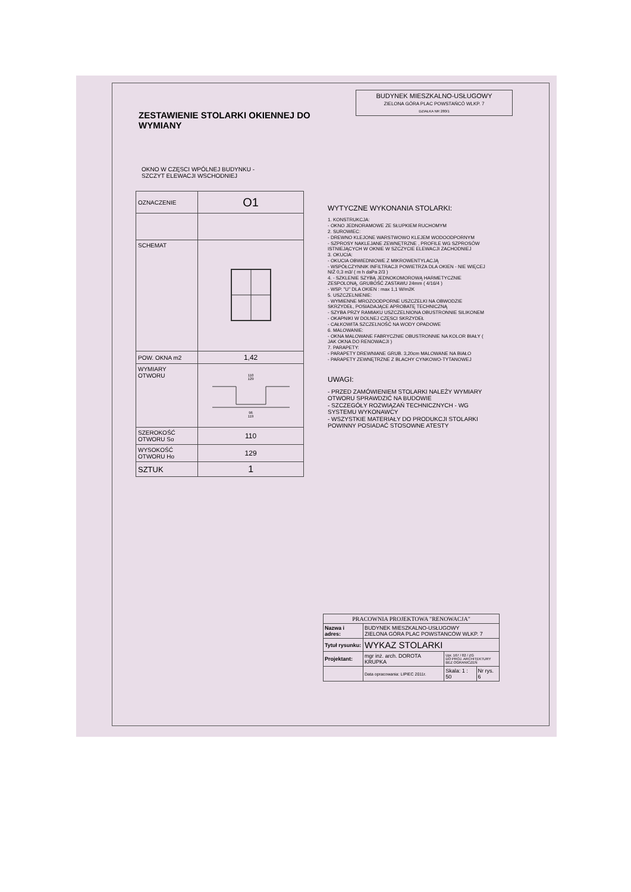BUDYNEK MIESZKALNO-USŁUGOWY
ZIELONA GÓRA PLAC POWSTAŃCÓ WLKP. 7
DZIAŁKA NR 280/1
ZESTAWIENIE STOLARKI OKIENNEJ DO WYMIANY
OKNO W CZĘSCI WPÓLNEJ BUDYNKU -
SZCZYT ELEWACJI WSCHODNIEJ
| OZNACZENIE | O1 |
| SCHEMAT | |
| POW. OKNA m2 | 1,42 |
| WYMIARY OTWORU | 110 129 96 119 |
| SZEROKOŚĆ OTWORU So | 110 |
| WYSOKOŚĆ OTWORU Ho | 129 |
| SZTUK | 1 |
WYTYCZNE WYKONANIA STOLARKI:
1. KONSTRUKCJA:
- OKNO JEDNORAMOWE ZE SŁUPKIEM RUCHOMYM
2. SUROWIEC:
- DREWNO KLEJONE WARSTWOWO KLEJEM WODOODPORNYM
- SZPROSY NAKLEJANE ZEWNĘTRZNE , PROFILE WG SZPROSÓW ISTNIEJĄCYCH W OKNIE W SZCZYCIE ELEWACJI ZACHODNIEJ
3. OKUCIA:
- OKUCIA OBWIEDNIOWE Z MIKROWENTYLACJĄ
- WSPÓŁCZYNNIK INFILTRACJI POWIETRZA DLA OKIEN - NIE WIĘCEJ NIŻ 0,3 m3/ ( m h daPa 2/3 )
4. - SZKLENIE SZYBĄ JEDNOKOMOROWĄ HARMETYCZNIE ZESPOLONĄ, GRUBOŚĆ ZASTAWU 24mm ( 4/16/4 )
- WSP. "U" DLA OKIEN : max 1,1 W/m2K
5. USZCZELNIENIE:
- WYMIENNE MROZOODPORNE USZCZELKI NA OBWODZIE SKRZYDEŁ, POSIADAJĄCE APROBATĘ TECHNICZNĄ
- SZYBA PRZY RAMIAKU USZCZELNIONA OBUSTRONNIE SILIKONEM
- OKAPNIKI W DOLNEJ CZĘSCI SKRZYDEŁ
- CAŁKOWITA SZCZELNOŚĆ NA WODY OPADOWE
6. MALOWANIE:
- OKNA MALOWANE FABRYCZNIE OBUSTRONNIE NA KOLOR BIAŁY ( JAK OKNA DO RENOWACJI )
7. PARAPETY:
- PARAPETY DREWNIANE GRUB. 3,20cm MALOWANE NA BIAŁO
- PARAPETY ZEWNĘTRZNE Z BLACHY CYNKOWO-TYTANOWEJ
UWAGI:
- PRZED ZAMÓWIENIEM STOLARKI NALEŻY WYMIARY OTWORU SPRAWDZIĆ NA BUDOWIE
- SZCZEGÓŁY ROZWIĄZAŃ TECHNICZNYCH - WG SYSTEMU WYKONAWCY
- WSZYSTKIE MATERIAŁY DO PRODUKCJI STOLARKI POWINNY POSIADAĆ STOSOWNE ATESTY
| PRACOWNIA PROJEKTOWA "RENOWACJA" | | | |
| Nazwa i adres: | BUDYNEK MIESZKALNO-USŁUGOWY ZIELONA GÓRA PLAC POWSTANCÓW WLKP. 7 | | |
| Tytuł rysunku: | WYKAZ STOLARKI | | |
| Projektant: | mgr inż. arch. DOROTA KRUPKA | Upr. 167 / 82 / ZG DO PROJ. ARCHITEKTURY BEZ OGRANICZEŃ | |
| | Data opracowania: LIPIEC 2011r. | Skala: 1 : 50 | Nr rys. 6 |